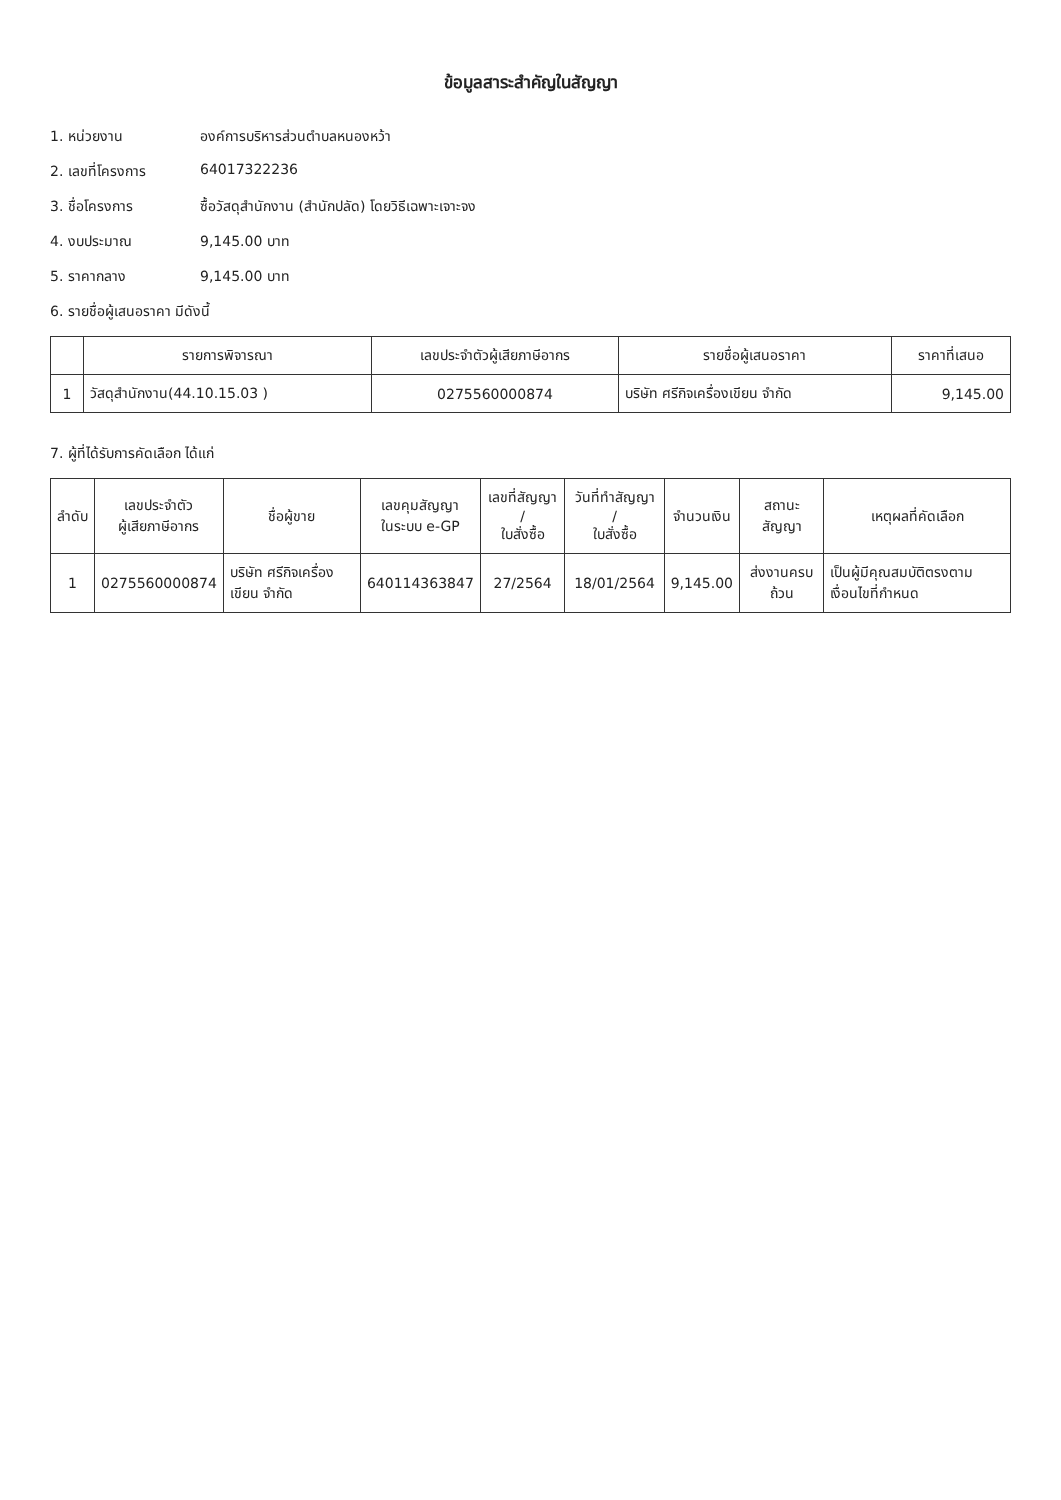ข้อมูลสาระสำคัญในสัญญา
1. หน่วยงาน องค์การบริหารส่วนตำบลหนองหว้า
2. เลขที่โครงการ 64017322236
3. ชื่อโครงการ ซื้อวัสดุสำนักงาน (สำนักปลัด) โดยวิธีเฉพาะเจาะจง
4. งบประมาณ 9,145.00 บาท
5. ราคากลาง 9,145.00 บาท
6. รายชื่อผู้เสนอราคา มีดังนี้
| | รายการพิจารณา | เลขประจำตัวผู้เสียภาษีอากร | รายชื่อผู้เสนอราคา | ราคาที่เสนอ |
| --- | --- | --- | --- | --- |
| 1 | วัสดุสำนักงาน(44.10.15.03 ) | 0275560000874 | บริษัท ศรีกิจเครื่องเขียน จำกัด | 9,145.00 |
7. ผู้ที่ได้รับการคัดเลือก ได้แก่
| ลำดับ | เลขประจำตัว ผู้เสียภาษีอากร | ชื่อผู้ขาย | เลขคุมสัญญา ในระบบ e-GP | เลขที่สัญญา / ใบสั่งซื้อ | วันที่ทำสัญญา / ใบสั่งซื้อ | จำนวนเงิน | สถานะสัญญา | เหตุผลที่คัดเลือก |
| --- | --- | --- | --- | --- | --- | --- | --- | --- |
| 1 | 0275560000874 | บริษัท ศรีกิจเครื่องเขียน จำกัด | 640114363847 | 27/2564 | 18/01/2564 | 9,145.00 | ส่งงานครบถ้วน | เป็นผู้มีคุณสมบัติตรงตามเงื่อนไขที่กำหนด |